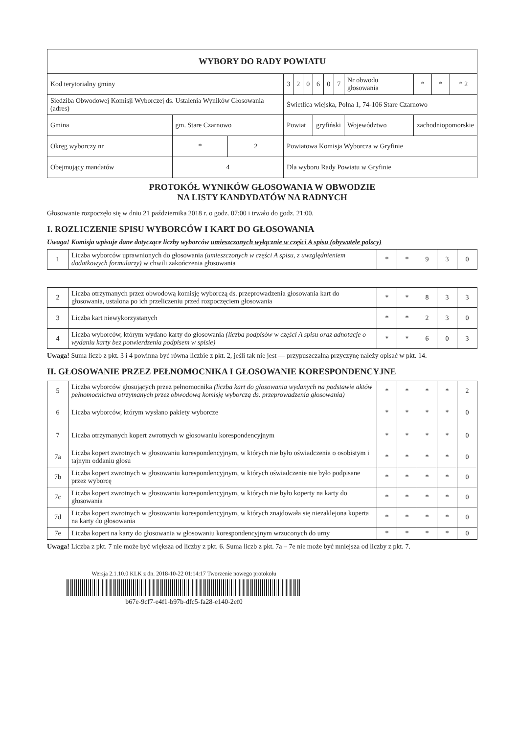| WYBORY DO RADY POWIATU | | | | | | | | | | | | | |
| --- | --- | --- | --- | --- | --- | --- | --- | --- | --- | --- | --- | --- | --- |
| Kod terytorialny gminy | | | | 3 | 2 | 0 | 6 | 0 | 7 | Nr obwodu głosowania | * | * | * 2 |
| Siedziba Obwodowej Komisji Wyborczej ds. Ustalenia Wyników Głosowania (adres) | | | | Świetlica wiejska, Polna 1, 74-106 Stare Czarnowo | | | | | | | | | |
| Gmina | gm. Stare Czarnowo | | | Powiat | | | gryfiński | | | Województwo | zachodniopomorskie | | |
| Okręg wyborczy nr | | * | 2 | Powiatowa Komisja Wyborcza w Gryfinie | | | | | | | | | |
| Obejmujący mandatów | | 4 | | Dla wyboru Rady Powiatu w Gryfinie | | | | | | | | | |
PROTOKÓŁ WYNIKÓW GŁOSOWANIA W OBWODZIE
NA LISTY KANDYDATÓW NA RADNYCH
Głosowanie rozpoczęło się w dniu 21 października 2018 r. o godz. 07:00 i trwało do godz. 21:00.
I. ROZLICZENIE SPISU WYBORCÓW I KART DO GŁOSOWANIA
Uwaga! Komisja wpisuje dane dotyczące liczby wyborców umieszczonych wyłącznie w części A spisu (obywatele polscy)
| 1 | Liczba wyborców uprawnionych do głosowania (umieszczonych w części A spisu, z uwzględnieniem dodatkowych formularzy) w chwili zakończenia głosowania | * | * | 9 | 3 | 0 |
| 2 | Liczba otrzymanych przez obwodową komisję wyborczą ds. przeprowadzenia głosowania kart do głosowania, ustalona po ich przeliczeniu przed rozpoczęciem głosowania | * | * | 8 | 3 | 3 |
| 3 | Liczba kart niewykorzystanych | * | * | 2 | 3 | 0 |
| 4 | Liczba wyborców, którym wydano karty do głosowania (liczba podpisów w części A spisu oraz adnotacje o wydaniu karty bez potwierdzenia podpisem w spisie) | * | * | 6 | 0 | 3 |
Uwaga! Suma liczb z pkt. 3 i 4 powinna być równa liczbie z pkt. 2, jeśli tak nie jest — przypuszczalną przyczynę należy opisać w pkt. 14.
II. GŁOSOWANIE PRZEZ PEŁNOMOCNIKA I GŁOSOWANIE KORESPONDENCYJNE
| 5 | Liczba wyborców głosujących przez pełnomocnika (liczba kart do głosowania wydanych na podstawie aktów pełnomocnictwa otrzymanych przez obwodową komisję wyborczą ds. przeprowadzenia głosowania) | * | * | * | * | 2 |
| 6 | Liczba wyborców, którym wysłano pakiety wyborcze | * | * | * | * | 0 |
| 7 | Liczba otrzymanych kopert zwrotnych w głosowaniu korespondencyjnym | * | * | * | * | 0 |
| 7a | Liczba kopert zwrotnych w głosowaniu korespondencyjnym, w których nie było oświadczenia o osobistym i tajnym oddaniu głosu | * | * | * | * | 0 |
| 7b | Liczba kopert zwrotnych w głosowaniu korespondencyjnym, w których oświadczenie nie było podpisane przez wyborcę | * | * | * | * | 0 |
| 7c | Liczba kopert zwrotnych w głosowaniu korespondencyjnym, w których nie było koperty na karty do głosowania | * | * | * | * | 0 |
| 7d | Liczba kopert zwrotnych w głosowaniu korespondencyjnym, w których znajdowała się niezaklejona koperta na karty do głosowania | * | * | * | * | 0 |
| 7e | Liczba kopert na karty do głosowania w głosowaniu korespondencyjnym wrzuconych do urny | * | * | * | * | 0 |
Uwaga! Liczba z pkt. 7 nie może być większa od liczby z pkt. 6. Suma liczb z pkt. 7a – 7e nie może być mniejsza od liczby z pkt. 7.
Wersja 2.1.10.0 KLK z dn. 2018-10-22 01:14:17 Tworzenie nowego protokołu
b67e-9cf7-e4f1-b97b-dfc5-fa28-e140-2ef0